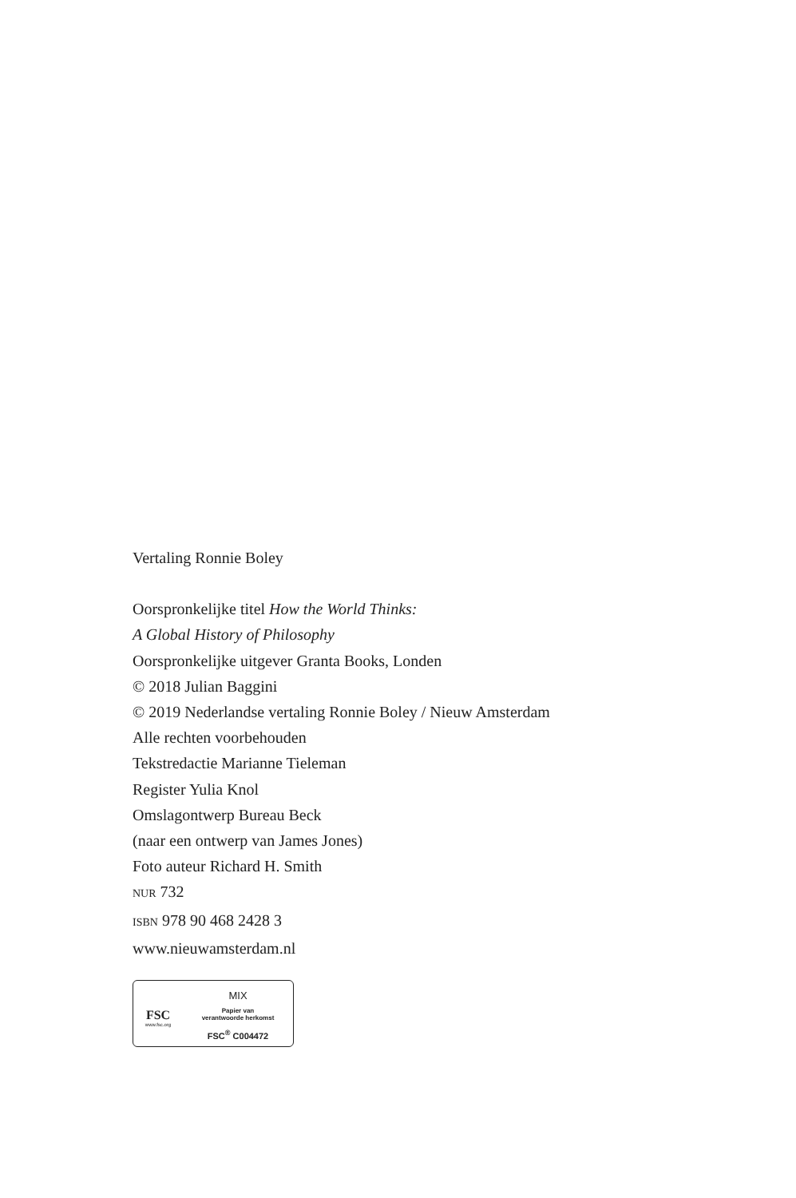Vertaling Ronnie Boley
Oorspronkelijke titel How the World Thinks:
A Global History of Philosophy
Oorspronkelijke uitgever Granta Books, Londen
© 2018 Julian Baggini
© 2019 Nederlandse vertaling Ronnie Boley / Nieuw Amsterdam
Alle rechten voorbehouden
Tekstredactie Marianne Tieleman
Register Yulia Knol
Omslagontwerp Bureau Beck
(naar een ontwerp van James Jones)
Foto auteur Richard H. Smith
NUR 732
ISBN 978 90 468 2428 3
www.nieuwamsterdam.nl
FSC
www.fsc.org
MIX
Papier van
verantwoorde herkomst
FSC<sup>®</sup> C004472